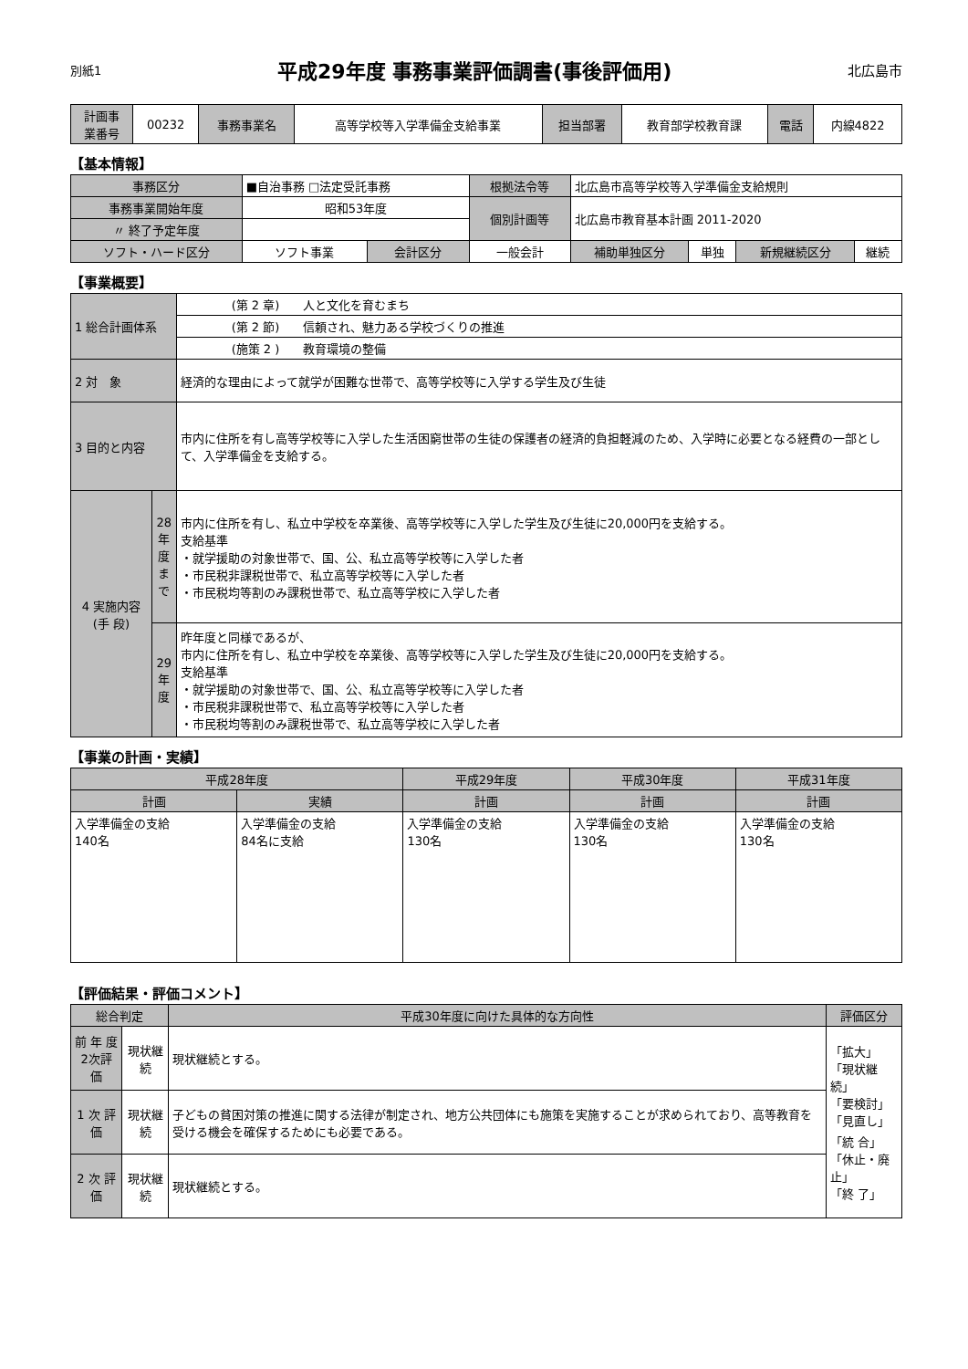別紙1
平成29年度 事務事業評価調書(事後評価用)
北広島市
| 計画事 業番号 | 00232 | 事務事業名 | 高等学校等入学準備金支給事業 | 担当部署 | 教育部学校教育課 | 電話 | 内線4822 |
【基本情報】
| 事務区分 | ■自治事務 □法定受託事務 | | 根拠法令等 | 北広島市高等学校等入学準備金支給規則 | | | |
| 事務事業開始年度 | 昭和53年度 | | 個別計画等 | 北広島市教育基本計画 2011-2020 | | | |
| 〃 終了予定年度 | | | | | | | |
| ソフト・ハード区分 | ソフト事業 | 会計区分 | 一般会計 | 補助単独区分 | 単独 | 新規継続区分 | 継続 |
【事業概要】
| 1 総合計画体系 | | (第 2 章) 人と文化を育むまち |
| | | (第 2 節) 信頼され、魅力ある学校づくりの推進 |
| | | (施策 2 ) 教育環境の整備 |
| 2 対 象 | | 経済的な理由によって就学が困難な世帯で、高等学校等に入学する学生及び生徒 |
| 3 目的と内容 | | 市内に住所を有し高等学校等に入学した生活困窮世帯の生徒の保護者の経済的負担軽減のため、入学時に必要となる経費の一部として、入学準備金を支給する。 |
| 4 実施内容 (手 段) | 28年度まで | 市内に住所を有し、私立中学校を卒業後、高等学校等に入学した学生及び生徒に20,000円を支給する。 支給基準 ・就学援助の対象世帯で、国、公、私立高等学校等に入学した者 ・市民税非課税世帯で、私立高等学校等に入学した者 ・市民税均等割のみ課税世帯で、私立高等学校に入学した者 |
| | 29年度 | 昨年度と同様であるが、 市内に住所を有し、私立中学校を卒業後、高等学校等に入学した学生及び生徒に20,000円を支給する。 支給基準 ・就学援助の対象世帯で、国、公、私立高等学校等に入学した者 ・市民税非課税世帯で、私立高等学校等に入学した者 ・市民税均等割のみ課税世帯で、私立高等学校に入学した者 |
【事業の計画・実績】
| 平成28年度 | | 平成29年度 | 平成30年度 | 平成31年度 |
| --- | --- | --- | --- | --- |
| 計画 | 実績 | 計画 | 計画 | 計画 |
| 入学準備金の支給 140名 | 入学準備金の支給 84名に支給 | 入学準備金の支給 130名 | 入学準備金の支給 130名 | 入学準備金の支給 130名 |
【評価結果・評価コメント】
| 総合判定 | | 平成30年度に向けた具体的な方向性 | 評価区分 |
| --- | --- | --- | --- |
| 前 年 度 2次評価 | 現状継続 | 現状継続とする。 | 「拡大」 「現状継続」 「要検討」 「見直し」 「統 合」 「休止・廃止」 「終 了」 |
| 1 次 評 価 | 現状継続 | 子どもの貧困対策の推進に関する法律が制定され、地方公共団体にも施策を実施することが求められており、高等教育を受ける機会を確保するためにも必要である。 | |
| 2 次 評 価 | 現状継続 | 現状継続とする。 | |